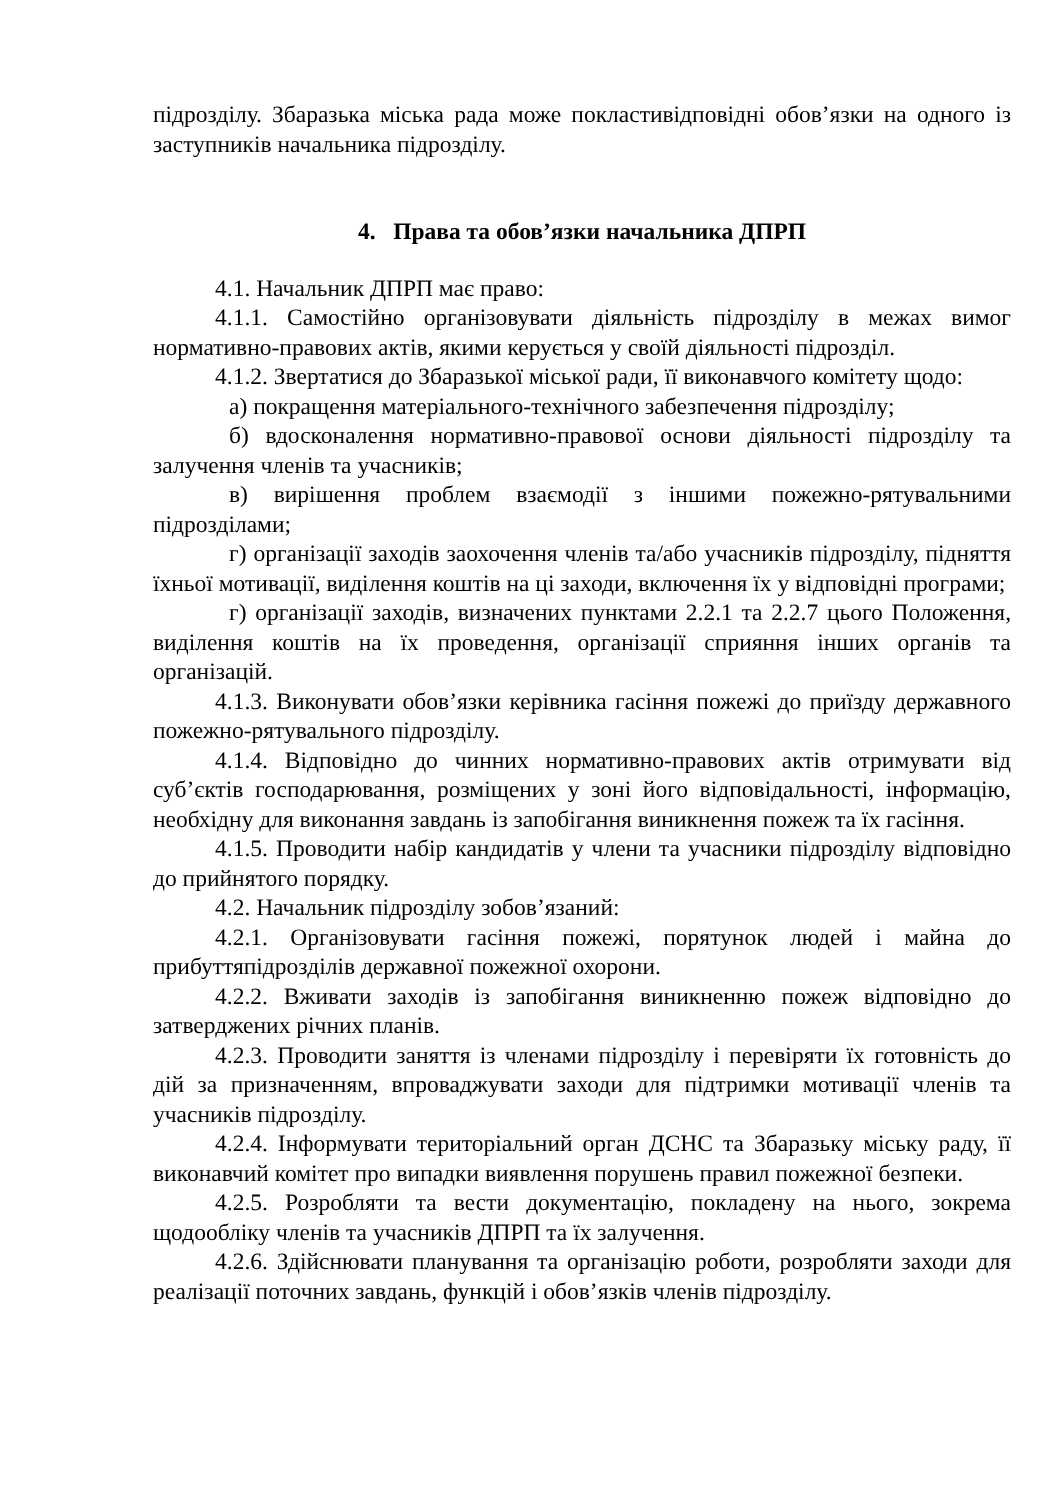підрозділу. Збаразька міська рада може покластивідповідні обов’язки на одного із заступників начальника підрозділу.
4. Права та обов’язки начальника ДПРП
4.1. Начальник ДПРП має право:
4.1.1. Самостійно організовувати діяльність підрозділу в межах вимог нормативно-правових актів, якими керується у своїй діяльності підрозділ.
4.1.2. Звертатися до Збаразької міської ради, її виконавчого комітету щодо:
а) покращення матеріального-технічного забезпечення підрозділу;
б) вдосконалення нормативно-правової основи діяльності підрозділу та залучення членів та учасників;
в) вирішення проблем взаємодії з іншими пожежно-рятувальними підрозділами;
г) організації заходів заохочення членів та/або учасників підрозділу, підняття їхньої мотивації, виділення коштів на ці заходи, включення їх у відповідні програми;
г) організації заходів, визначених пунктами 2.2.1 та 2.2.7 цього Положення, виділення коштів на їх проведення, організації сприяння інших органів та організацій.
4.1.3. Виконувати обов’язки керівника гасіння пожежі до приїзду державного пожежно-рятувального підрозділу.
4.1.4. Відповідно до чинних нормативно-правових актів отримувати від суб’єктів господарювання, розміщених у зоні його відповідальності, інформацію, необхідну для виконання завдань із запобігання виникнення пожеж та їх гасіння.
4.1.5. Проводити набір кандидатів у члени та учасники підрозділу відповідно до прийнятого порядку.
4.2. Начальник підрозділу зобов’язаний:
4.2.1. Організовувати гасіння пожежі, порятунок людей і майна до прибуттяпідрозділів державної пожежної охорони.
4.2.2. Вживати заходів із запобігання виникненню пожеж відповідно до затверджених річних планів.
4.2.3. Проводити заняття із членами підрозділу і перевіряти їх готовність до дій за призначенням, впроваджувати заходи для підтримки мотивації членів та учасників підрозділу.
4.2.4. Інформувати територіальний орган ДСНС та Збаразьку міську раду, її виконавчий комітет про випадки виявлення порушень правил пожежної безпеки.
4.2.5. Розробляти та вести документацію, покладену на нього, зокрема щодообліку членів та учасників ДПРП та їх залучення.
4.2.6. Здійснювати планування та організацію роботи, розробляти заходи для реалізації поточних завдань, функцій і обов’язків членів підрозділу.